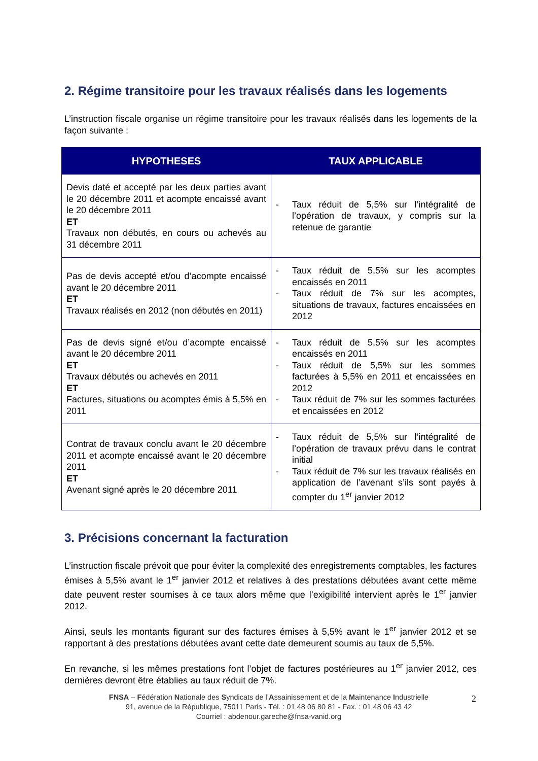2. Régime transitoire pour les travaux réalisés dans les logements
L’instruction fiscale organise un régime transitoire pour les travaux réalisés dans les logements de la façon suivante :
| HYPOTHESES | TAUX APPLICABLE |
| --- | --- |
| Devis daté et accepté par les deux parties avant le 20 décembre 2011 et acompte encaissé avant le 20 décembre 2011 ET Travaux non débutés, en cours ou achevés au 31 décembre 2011 | - Taux réduit de 5,5% sur l’intégralité de l’opération de travaux, y compris sur la retenue de garantie |
| Pas de devis accepté et/ou d’acompte encaissé avant le 20 décembre 2011 ET Travaux réalisés en 2012 (non débutés en 2011) | - Taux réduit de 5,5% sur les acomptes encaissés en 2011 - Taux réduit de 7% sur les acomptes, situations de travaux, factures encaissées en 2012 |
| Pas de devis signé et/ou d’acompte encaissé avant le 20 décembre 2011 ET Travaux débutés ou achevés en 2011 ET Factures, situations ou acomptes émis à 5,5% en 2011 | - Taux réduit de 5,5% sur les acomptes encaissés en 2011 - Taux réduit de 5,5% sur les sommes facturées à 5,5% en 2011 et encaissées en 2012 - Taux réduit de 7% sur les sommes facturées et encaissées en 2012 |
| Contrat de travaux conclu avant le 20 décembre 2011 et acompte encaissé avant le 20 décembre 2011 ET Avenant signé après le 20 décembre 2011 | - Taux réduit de 5,5% sur l’intégralité de l’opération de travaux prévu dans le contrat initial - Taux réduit de 7% sur les travaux réalisés en application de l’avenant s’ils sont payés à compter du 1<sup>er</sup> janvier 2012 |
3. Précisions concernant la facturation
L’instruction fiscale prévoit que pour éviter la complexité des enregistrements comptables, les factures émises à 5,5% avant le 1<sup>er</sup> janvier 2012 et relatives à des prestations débutées avant cette même date peuvent rester soumises à ce taux alors même que l’exigibilité intervient après le 1<sup>er</sup> janvier 2012.
Ainsi, seuls les montants figurant sur des factures émises à 5,5% avant le 1<sup>er</sup> janvier 2012 et se rapportant à des prestations débutées avant cette date demeurent soumis au taux de 5,5%.
En revanche, si les mêmes prestations font l’objet de factures postérieures au 1<sup>er</sup> janvier 2012, ces dernières devront être établies au taux réduit de 7%.
FNSA – Fédération Nationale des Syndicats de l’Assainissement et de la Maintenance Industrielle
91, avenue de la République, 75011 Paris - Tél. : 01 48 06 80 81 - Fax. : 01 48 06 43 42
Courriel : abdenour.gareche@fnsa-vanid.org
2